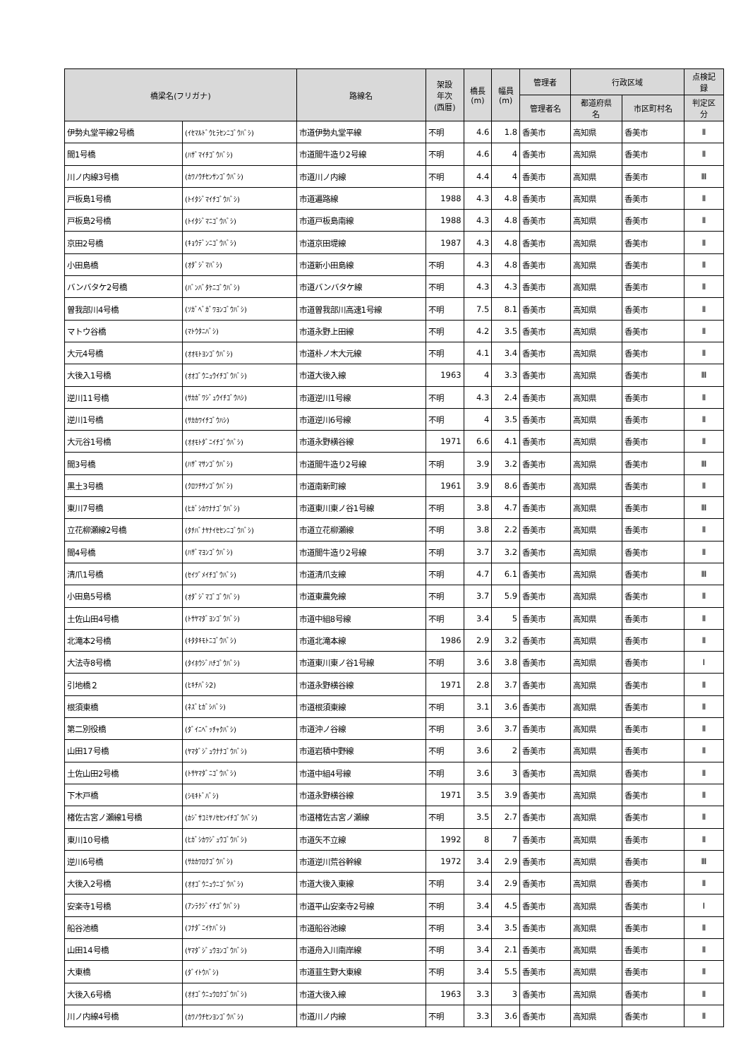| 橋梁名(フリガナ) | | 路線名 | 架設 年次 (西暦) | 橋長 (m) | 幅員 (m) | 管理者 | 行政区域 | | 点検記 録 |
| --- | --- | --- | --- | --- | --- | --- | --- | --- | --- |
| | | | | | | 管理者名 | 都道府県 名 | 市区町村名 | 判定区 分 |
| 伊勢丸堂平線2号橋 | (ｲｾﾏﾙﾄﾞｳﾋﾗｾﾝﾆｺﾞｳﾊﾞｼ) | 市道伊勢丸堂平線 | 不明 | 4.6 | 1.8 | 香美市 | 高知県 | 香美市 | Ⅱ |
| 間1号橋 | (ﾊｻﾞﾏｲﾁｺﾞｳﾊﾞｼ) | 市道間牛造り2号線 | 不明 | 4.6 | 4 | 香美市 | 高知県 | 香美市 | Ⅱ |
| 川ノ内線3号橋 | (ｶﾜﾉｳﾁｾﾝｻﾝｺﾞｳﾊﾞｼ) | 市道川ノ内線 | 不明 | 4.4 | 4 | 香美市 | 高知県 | 香美市 | Ⅲ |
| 戸板島1号橋 | (ﾄｲﾀｼﾞﾏｲﾁｺﾞｳﾊﾞｼ) | 市道遍路線 | 1988 | 4.3 | 4.8 | 香美市 | 高知県 | 香美市 | Ⅱ |
| 戸板島2号橋 | (ﾄｲﾀｼﾞﾏﾆｺﾞｳﾊﾞｼ) | 市道戸板島南線 | 1988 | 4.3 | 4.8 | 香美市 | 高知県 | 香美市 | Ⅱ |
| 京田2号橋 | (ｷｮｳﾃﾞﾝﾆｺﾞｳﾊﾞｼ) | 市道京田堤線 | 1987 | 4.3 | 4.8 | 香美市 | 高知県 | 香美市 | Ⅱ |
| 小田島橋 | (ｵﾀﾞｼﾞﾏﾊﾞｼ) | 市道新小田島線 | 不明 | 4.3 | 4.8 | 香美市 | 高知県 | 香美市 | Ⅱ |
| バンバタケ2号橋 | (ﾊﾞﾝﾊﾞﾀｹﾆｺﾞｳﾊﾞｼ) | 市道バンバタケ線 | 不明 | 4.3 | 4.3 | 香美市 | 高知県 | 香美市 | Ⅱ |
| 曽我部川4号橋 | (ｿｶﾞﾍﾞｶﾞﾜﾖﾝｺﾞｳﾊﾞｼ) | 市道曽我部川高速1号線 | 不明 | 7.5 | 8.1 | 香美市 | 高知県 | 香美市 | Ⅱ |
| マトウ谷橋 | (ﾏﾄｳﾀﾆﾊﾞｼ) | 市道永野上田線 | 不明 | 4.2 | 3.5 | 香美市 | 高知県 | 香美市 | Ⅱ |
| 大元4号橋 | (ｵｵﾓﾄﾖﾝｺﾞｳﾊﾞｼ) | 市道朴ノ木大元線 | 不明 | 4.1 | 3.4 | 香美市 | 高知県 | 香美市 | Ⅱ |
| 大後入1号橋 | (ｵｵｺﾞｳﾆｭｳｲﾁｺﾞｳﾊﾞｼ) | 市道大後入線 | 1963 | 4 | 3.3 | 香美市 | 高知県 | 香美市 | Ⅲ |
| 逆川11号橋 | (ｻｶｶﾞﾜｼﾞｭｳｲﾁｺﾞｳﾊｼ) | 市道逆川1号線 | 不明 | 4.3 | 2.4 | 香美市 | 高知県 | 香美市 | Ⅱ |
| 逆川1号橋 | (ｻｶｶﾜｲﾁｺﾞｳﾊｼ) | 市道逆川6号線 | 不明 | 4 | 3.5 | 香美市 | 高知県 | 香美市 | Ⅱ |
| 大元谷1号橋 | (ｵｵﾓﾄﾀﾞﾆｲﾁｺﾞｳﾊﾞｼ) | 市道永野横谷線 | 1971 | 6.6 | 4.1 | 香美市 | 高知県 | 香美市 | Ⅱ |
| 間3号橋 | (ﾊｻﾞﾏｻﾝｺﾞｳﾊﾞｼ) | 市道間牛造り2号線 | 不明 | 3.9 | 3.2 | 香美市 | 高知県 | 香美市 | Ⅲ |
| 黒土3号橋 | (ｸﾛﾂﾁｻﾝｺﾞｳﾊﾞｼ) | 市道南新町線 | 1961 | 3.9 | 8.6 | 香美市 | 高知県 | 香美市 | Ⅱ |
| 東川7号橋 | (ﾋｶﾞｼｶﾜﾅﾅｺﾞｳﾊﾞｼ) | 市道東川東ノ谷1号線 | 不明 | 3.8 | 4.7 | 香美市 | 高知県 | 香美市 | Ⅲ |
| 立花柳瀬線2号橋 | (ﾀﾁﾊﾞﾅﾔﾅｲｾｾﾝﾆｺﾞｳﾊﾞｼ) | 市道立花柳瀬線 | 不明 | 3.8 | 2.2 | 香美市 | 高知県 | 香美市 | Ⅱ |
| 間4号橋 | (ﾊｻﾞﾏﾖﾝｺﾞｳﾊﾞｼ) | 市道間牛造り2号線 | 不明 | 3.7 | 3.2 | 香美市 | 高知県 | 香美市 | Ⅱ |
| 清爪1号橋 | (ｾｲﾂﾞﾒｲﾁｺﾞｳﾊﾞｼ) | 市道清爪支線 | 不明 | 4.7 | 6.1 | 香美市 | 高知県 | 香美市 | Ⅲ |
| 小田島5号橋 | (ｵﾀﾞｼﾞﾏｺﾞｺﾞｳﾊﾞｼ) | 市道東農免線 | 不明 | 3.7 | 5.9 | 香美市 | 高知県 | 香美市 | Ⅱ |
| 土佐山田4号橋 | (ﾄｻﾔﾏﾀﾞﾖﾝｺﾞｳﾊﾞｼ) | 市道中組8号線 | 不明 | 3.4 | 5 | 香美市 | 高知県 | 香美市 | Ⅱ |
| 北滝本2号橋 | (ｷﾀﾀｷﾓﾄﾆｺﾞｳﾊﾞｼ) | 市道北滝本線 | 1986 | 2.9 | 3.2 | 香美市 | 高知県 | 香美市 | Ⅱ |
| 大法寺8号橋 | (ﾀｲﾎｳｼﾞﾊﾁｺﾞｳﾊﾞｼ) | 市道東川東ノ谷1号線 | 不明 | 3.6 | 3.8 | 香美市 | 高知県 | 香美市 | Ⅰ |
| 引地橋２ | (ﾋｷﾁﾊﾞｼ2) | 市道永野横谷線 | 1971 | 2.8 | 3.7 | 香美市 | 高知県 | 香美市 | Ⅱ |
| 根須東橋 | (ﾈｽﾞﾋｶﾞｼﾊﾞｼ) | 市道根須東線 | 不明 | 3.1 | 3.6 | 香美市 | 高知県 | 香美市 | Ⅱ |
| 第二別役橋 | (ﾀﾞｲﾆﾍﾞｯﾁｬｸﾊﾞｼ) | 市道沖ノ谷線 | 不明 | 3.6 | 3.7 | 香美市 | 高知県 | 香美市 | Ⅱ |
| 山田17号橋 | (ﾔﾏﾀﾞｼﾞｭｳﾅﾅｺﾞｳﾊﾞｼ) | 市道岩積中野線 | 不明 | 3.6 | 2 | 香美市 | 高知県 | 香美市 | Ⅱ |
| 土佐山田2号橋 | (ﾄｻﾔﾏﾀﾞﾆｺﾞｳﾊﾞｼ) | 市道中組4号線 | 不明 | 3.6 | 3 | 香美市 | 高知県 | 香美市 | Ⅱ |
| 下木戸橋 | (ｼﾓｷﾄﾞﾊﾞｼ) | 市道永野横谷線 | 1971 | 3.5 | 3.9 | 香美市 | 高知県 | 香美市 | Ⅱ |
| 楮佐古宮ノ瀬線1号橋 | (ｶｼﾞｻｺﾐﾔﾉｾｾﾝｲﾁｺﾞｳﾊﾞｼ) | 市道楮佐古宮ノ瀬線 | 不明 | 3.5 | 2.7 | 香美市 | 高知県 | 香美市 | Ⅱ |
| 東川10号橋 | (ﾋｶﾞｼｶﾜｼﾞｭｳｺﾞｳﾊﾞｼ) | 市道矢不立線 | 1992 | 8 | 7 | 香美市 | 高知県 | 香美市 | Ⅱ |
| 逆川6号橋 | (ｻｶｶﾜﾛｸｺﾞｳﾊﾞｼ) | 市道逆川荒谷幹線 | 1972 | 3.4 | 2.9 | 香美市 | 高知県 | 香美市 | Ⅲ |
| 大後入2号橋 | (ｵｵｺﾞｳﾆｭｳﾆｺﾞｳﾊﾞｼ) | 市道大後入東線 | 不明 | 3.4 | 2.9 | 香美市 | 高知県 | 香美市 | Ⅱ |
| 安楽寺1号橋 | (ｱﾝﾗｸｼﾞｲﾁｺﾞｳﾊﾞｼ) | 市道平山安楽寺2号線 | 不明 | 3.4 | 4.5 | 香美市 | 高知県 | 香美市 | Ⅰ |
| 船谷池橋 | (ﾌﾅﾀﾞﾆｲｹﾊﾞｼ) | 市道船谷池線 | 不明 | 3.4 | 3.5 | 香美市 | 高知県 | 香美市 | Ⅱ |
| 山田14号橋 | (ﾔﾏﾀﾞｼﾞｭｳﾖﾝｺﾞｳﾊﾞｼ) | 市道舟入川南岸線 | 不明 | 3.4 | 2.1 | 香美市 | 高知県 | 香美市 | Ⅱ |
| 大東橋 | (ﾀﾞｲﾄｳﾊﾞｼ) | 市道韮生野大東線 | 不明 | 3.4 | 5.5 | 香美市 | 高知県 | 香美市 | Ⅱ |
| 大後入6号橋 | (ｵｵｺﾞｳﾆｭｳﾛｸｺﾞｳﾊﾞｼ) | 市道大後入線 | 1963 | 3.3 | 3 | 香美市 | 高知県 | 香美市 | Ⅱ |
| 川ノ内線4号橋 | (ｶﾜﾉｳﾁｾﾝﾖﾝｺﾞｳﾊﾞｼ) | 市道川ノ内線 | 不明 | 3.3 | 3.6 | 香美市 | 高知県 | 香美市 | Ⅱ |